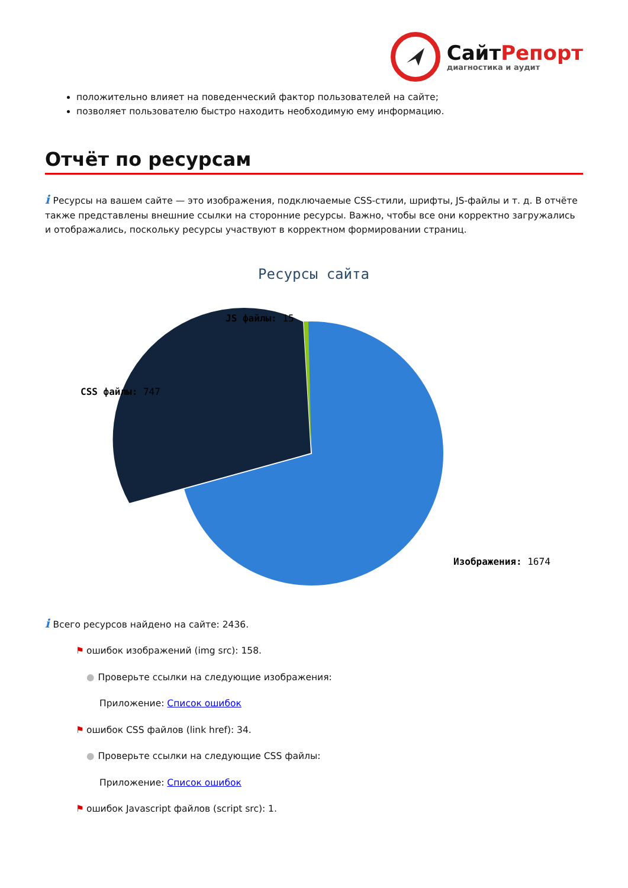СайтРепорт
диагностика и аудит
положительно влияет на поведенческий фактор пользователей на сайте;
позволяет пользователю быстро находить необходимую ему информацию.
Отчёт по ресурсам
i Ресурсы на вашем сайте — это изображения, подключаемые CSS-стили, шрифты, JS-файлы и т. д. В отчёте также представлены внешние ссылки на сторонние ресурсы. Важно, чтобы все они корректно загружались и отображались, поскольку ресурсы участвуют в корректном формировании страниц.
Ресурсы сайта
JS файлы: 15
CSS файлы: 747
Изображения: 1674
i Всего ресурсов найдено на сайте: 2436.
⚑ ошибок изображений (img src): 158.
● Проверьте ссылки на следующие изображения:
Приложение: Список ошибок
⚑ ошибок CSS файлов (link href): 34.
● Проверьте ссылки на следующие CSS файлы:
Приложение: Список ошибок
⚑ ошибок Javascript файлов (script src): 1.